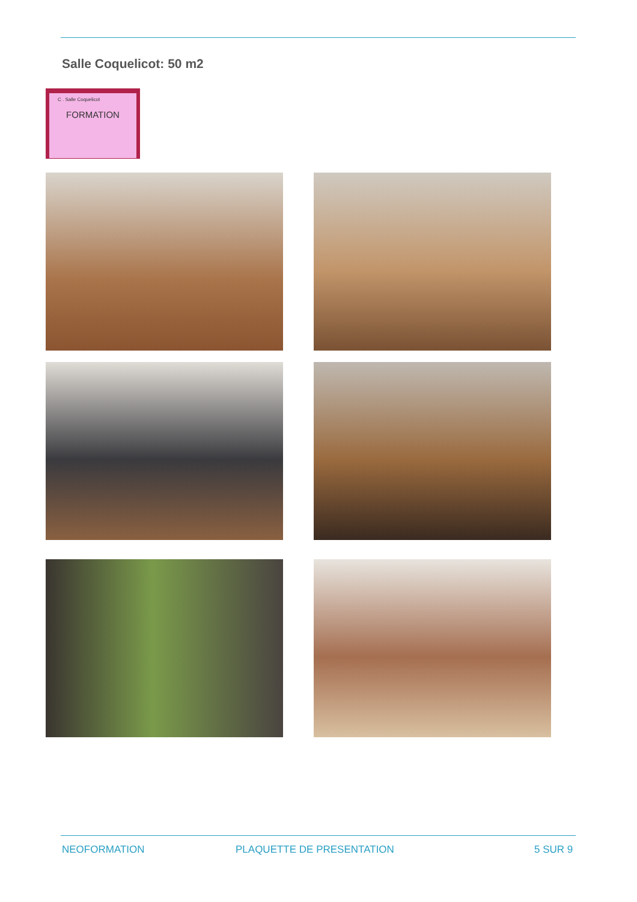Salle Coquelicot: 50 m2
C . Salle Coquelicot
FORMATION
NEOFORMATION PLAQUETTE DE PRESENTATION 5 SUR 9